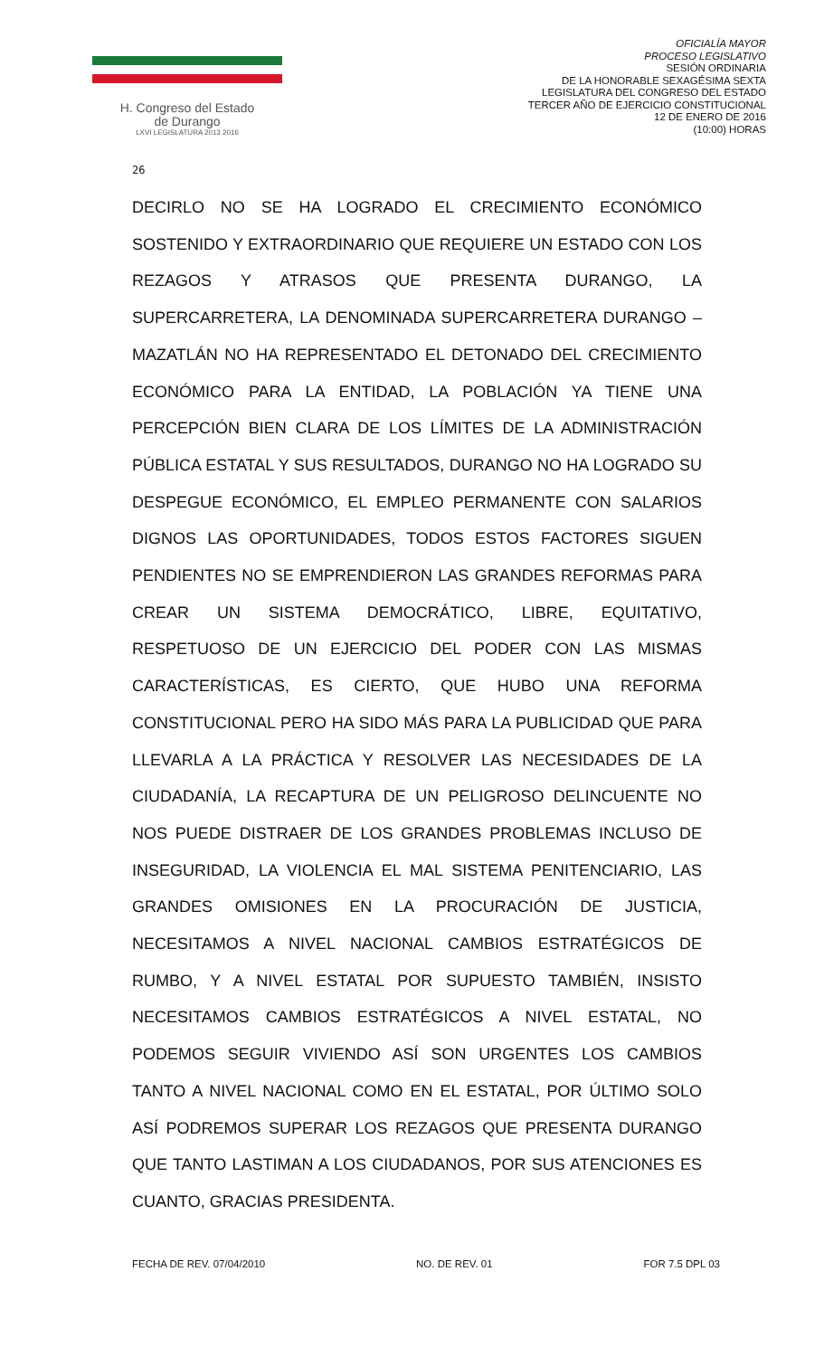H. Congreso del Estado
de Durango
LXVI LEGISLATURA 2013 2016
OFICIALÍA MAYOR
PROCESO LEGISLATIVO
SESIÓN ORDINARIA
DE LA HONORABLE SEXAGÉSIMA SEXTA
LEGISLATURA DEL CONGRESO DEL ESTADO
TERCER AÑO DE EJERCICIO CONSTITUCIONAL
12 DE ENERO DE 2016
(10:00) HORAS
26
DECIRLO NO SE HA LOGRADO EL CRECIMIENTO ECONÓMICO SOSTENIDO Y EXTRAORDINARIO QUE REQUIERE UN ESTADO CON LOS REZAGOS Y ATRASOS QUE PRESENTA DURANGO, LA SUPERCARRETERA, LA DENOMINADA SUPERCARRETERA DURANGO – MAZATLÁN NO HA REPRESENTADO EL DETONADO DEL CRECIMIENTO ECONÓMICO PARA LA ENTIDAD, LA POBLACIÓN YA TIENE UNA PERCEPCIÓN BIEN CLARA DE LOS LÍMITES DE LA ADMINISTRACIÓN PÚBLICA ESTATAL Y SUS RESULTADOS, DURANGO NO HA LOGRADO SU DESPEGUE ECONÓMICO, EL EMPLEO PERMANENTE CON SALARIOS DIGNOS LAS OPORTUNIDADES, TODOS ESTOS FACTORES SIGUEN PENDIENTES NO SE EMPRENDIERON LAS GRANDES REFORMAS PARA CREAR UN SISTEMA DEMOCRÁTICO, LIBRE, EQUITATIVO, RESPETUOSO DE UN EJERCICIO DEL PODER CON LAS MISMAS CARACTERÍSTICAS, ES CIERTO, QUE HUBO UNA REFORMA CONSTITUCIONAL PERO HA SIDO MÁS PARA LA PUBLICIDAD QUE PARA LLEVARLA A LA PRÁCTICA Y RESOLVER LAS NECESIDADES DE LA CIUDADANÍA, LA RECAPTURA DE UN PELIGROSO DELINCUENTE NO NOS PUEDE DISTRAER DE LOS GRANDES PROBLEMAS INCLUSO DE INSEGURIDAD, LA VIOLENCIA EL MAL SISTEMA PENITENCIARIO, LAS GRANDES OMISIONES EN LA PROCURACIÓN DE JUSTICIA, NECESITAMOS A NIVEL NACIONAL CAMBIOS ESTRATÉGICOS DE RUMBO, Y A NIVEL ESTATAL POR SUPUESTO TAMBIÉN, INSISTO NECESITAMOS CAMBIOS ESTRATÉGICOS A NIVEL ESTATAL, NO PODEMOS SEGUIR VIVIENDO ASÍ SON URGENTES LOS CAMBIOS TANTO A NIVEL NACIONAL COMO EN EL ESTATAL, POR ÚLTIMO SOLO ASÍ PODREMOS SUPERAR LOS REZAGOS QUE PRESENTA DURANGO QUE TANTO LASTIMAN A LOS CIUDADANOS, POR SUS ATENCIONES ES CUANTO, GRACIAS PRESIDENTA.
FECHA DE REV. 07/04/2010 NO. DE REV. 01 FOR 7.5 DPL 03